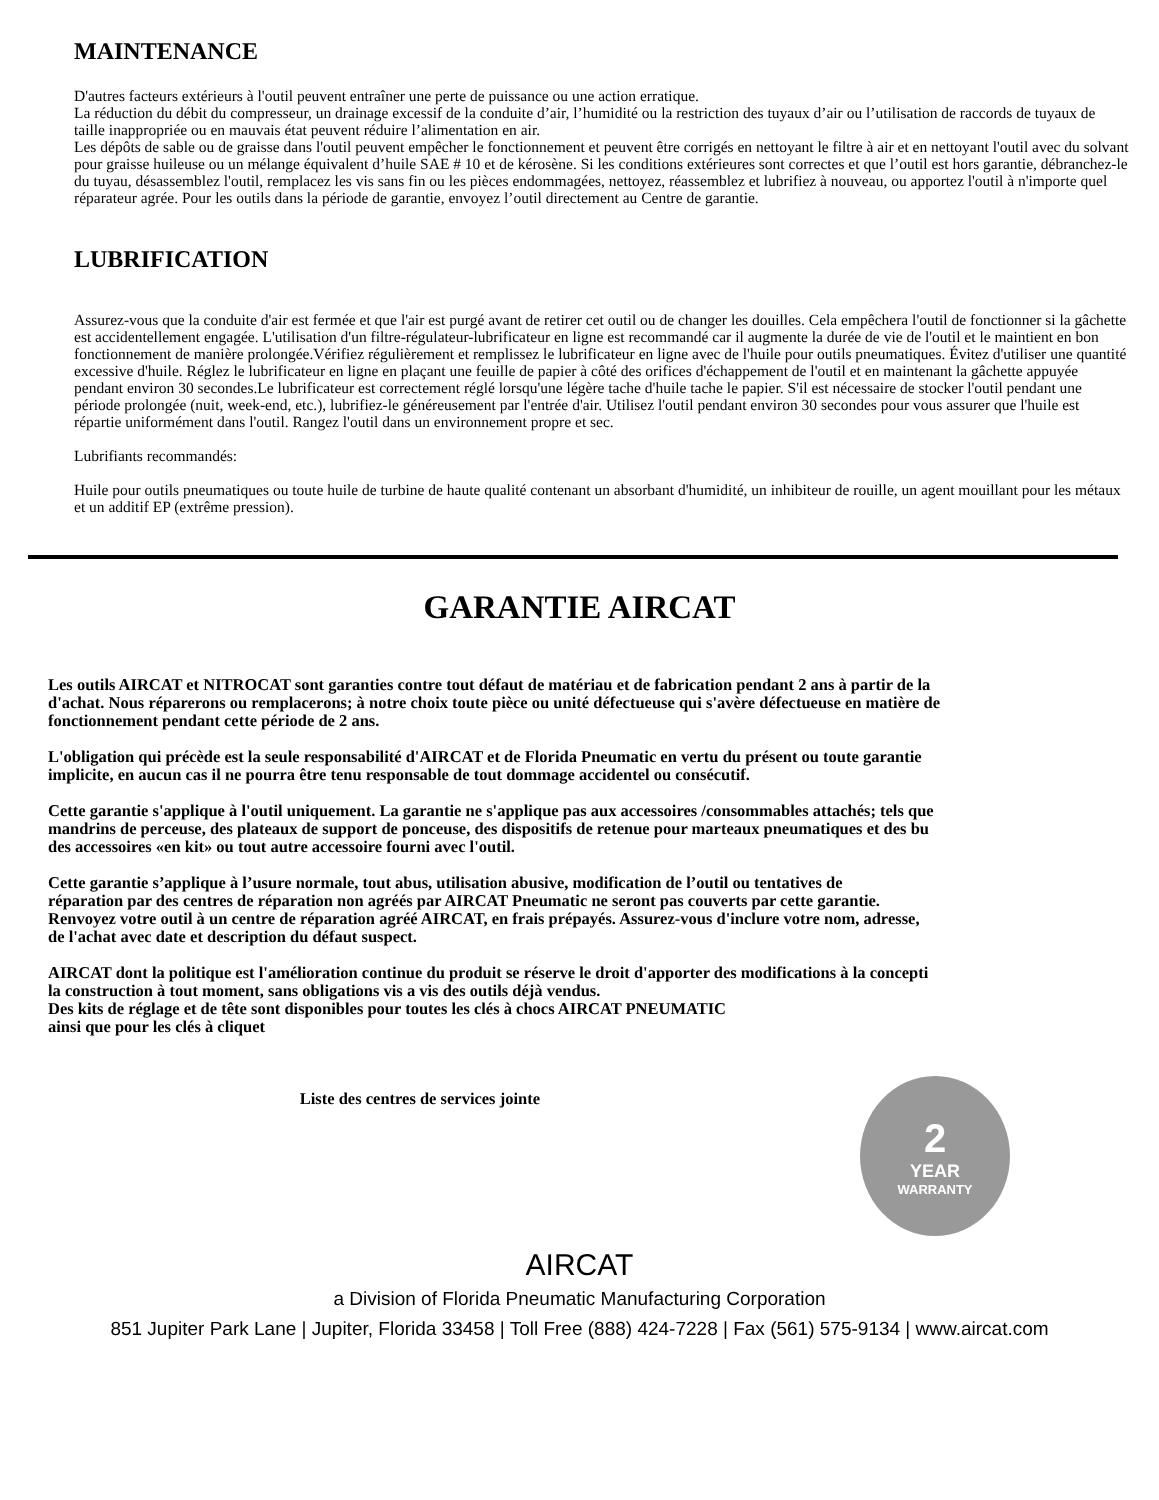MAINTENANCE
D'autres facteurs extérieurs à l'outil peuvent entraîner une perte de puissance ou une action erratique.
La réduction du débit du compresseur, un drainage excessif de la conduite d’air, l’humidité ou la restriction des tuyaux d’air ou l’utilisation de raccords de tuyaux de taille inappropriée ou en mauvais état peuvent réduire l’alimentation en air.
Les dépôts de sable ou de graisse dans l'outil peuvent empêcher le fonctionnement et peuvent être corrigés en nettoyant le filtre à air et en nettoyant l'outil avec du solvant pour graisse huileuse ou un mélange équivalent d’huile SAE # 10 et de kérosène. Si les conditions extérieures sont correctes et que l’outil est hors garantie, débranchez-le du tuyau, désassemblez l'outil, remplacez les vis sans fin ou les pièces endommagées, nettoyez, réassemblez et lubrifiez à nouveau, ou apportez l'outil à n'importe quel réparateur agrée. Pour les outils dans la période de garantie, envoyez l’outil directement au Centre de garantie.
LUBRIFICATION
Assurez-vous que la conduite d'air est fermée et que l'air est purgé avant de retirer cet outil ou de changer les douilles. Cela empêchera l'outil de fonctionner si la gâchette est accidentellement engagée. L'utilisation d'un filtre-régulateur-lubrificateur en ligne est recommandé car il augmente la durée de vie de l'outil et le maintient en bon fonctionnement de manière prolongée.Vérifiez régulièrement et remplissez le lubrificateur en ligne avec de l'huile pour outils pneumatiques. Évitez d'utiliser une quantité excessive d'huile. Réglez le lubrificateur en ligne en plaçant une feuille de papier à côté des orifices d'échappement de l'outil et en maintenant la gâchette appuyée pendant environ 30 secondes.Le lubrificateur est correctement réglé lorsqu'une légère tache d'huile tache le papier. S'il est nécessaire de stocker l'outil pendant une période prolongée (nuit, week-end, etc.), lubrifiez-le généreusement par l'entrée d'air. Utilisez l'outil pendant environ 30 secondes pour vous assurer que l'huile est répartie uniformément dans l'outil. Rangez l'outil dans un environnement propre et sec.
Lubrifiants recommandés:
Huile pour outils pneumatiques ou toute huile de turbine de haute qualité contenant un absorbant d'humidité, un inhibiteur de rouille, un agent mouillant pour les métaux et un additif EP (extrême pression).
GARANTIE AIRCAT
Les outils AIRCAT et NITROCAT sont garanties contre tout défaut de matériau et de fabrication pendant 2 ans à partir de la
d'achat. Nous réparerons ou remplacerons; à notre choix toute pièce ou unité défectueuse qui s'avère défectueuse en matière de
fonctionnement pendant cette période de 2 ans.
L'obligation qui précède est la seule responsabilité d'AIRCAT et de Florida Pneumatic en vertu du présent ou toute garantie
implicite, en aucun cas il ne pourra être tenu responsable de tout dommage accidentel ou consécutif.
Cette garantie s'applique à l'outil uniquement. La garantie ne s'applique pas aux accessoires /consommables attachés; tels que
mandrins de perceuse, des plateaux de support de ponceuse, des dispositifs de retenue pour marteaux pneumatiques et des bu
des accessoires «en kit» ou tout autre accessoire fourni avec l'outil.
Cette garantie s’applique à l’usure normale, tout abus, utilisation abusive, modification de l’outil ou tentatives de
réparation par des centres de réparation non agréés par AIRCAT Pneumatic ne seront pas couverts par cette garantie.
Renvoyez votre outil à un centre de réparation agréé AIRCAT, en frais prépayés. Assurez-vous d'inclure votre nom, adresse,
de l'achat avec date et description du défaut suspect.
AIRCAT dont la politique est l'amélioration continue du produit se réserve le droit d'apporter des modifications à la concepti
la construction à tout moment, sans obligations vis a vis des outils déjà vendus.
Des kits de réglage et de tête sont disponibles pour toutes les clés à chocs AIRCAT PNEUMATIC
ainsi que pour les clés à cliquet
Liste des centres de services jointe
2
YEAR
WARRANTY
AIRCAT
a Division of Florida Pneumatic Manufacturing Corporation
851 Jupiter Park Lane | Jupiter, Florida 33458 | Toll Free (888) 424-7228 | Fax (561) 575-9134 | www.aircat.com